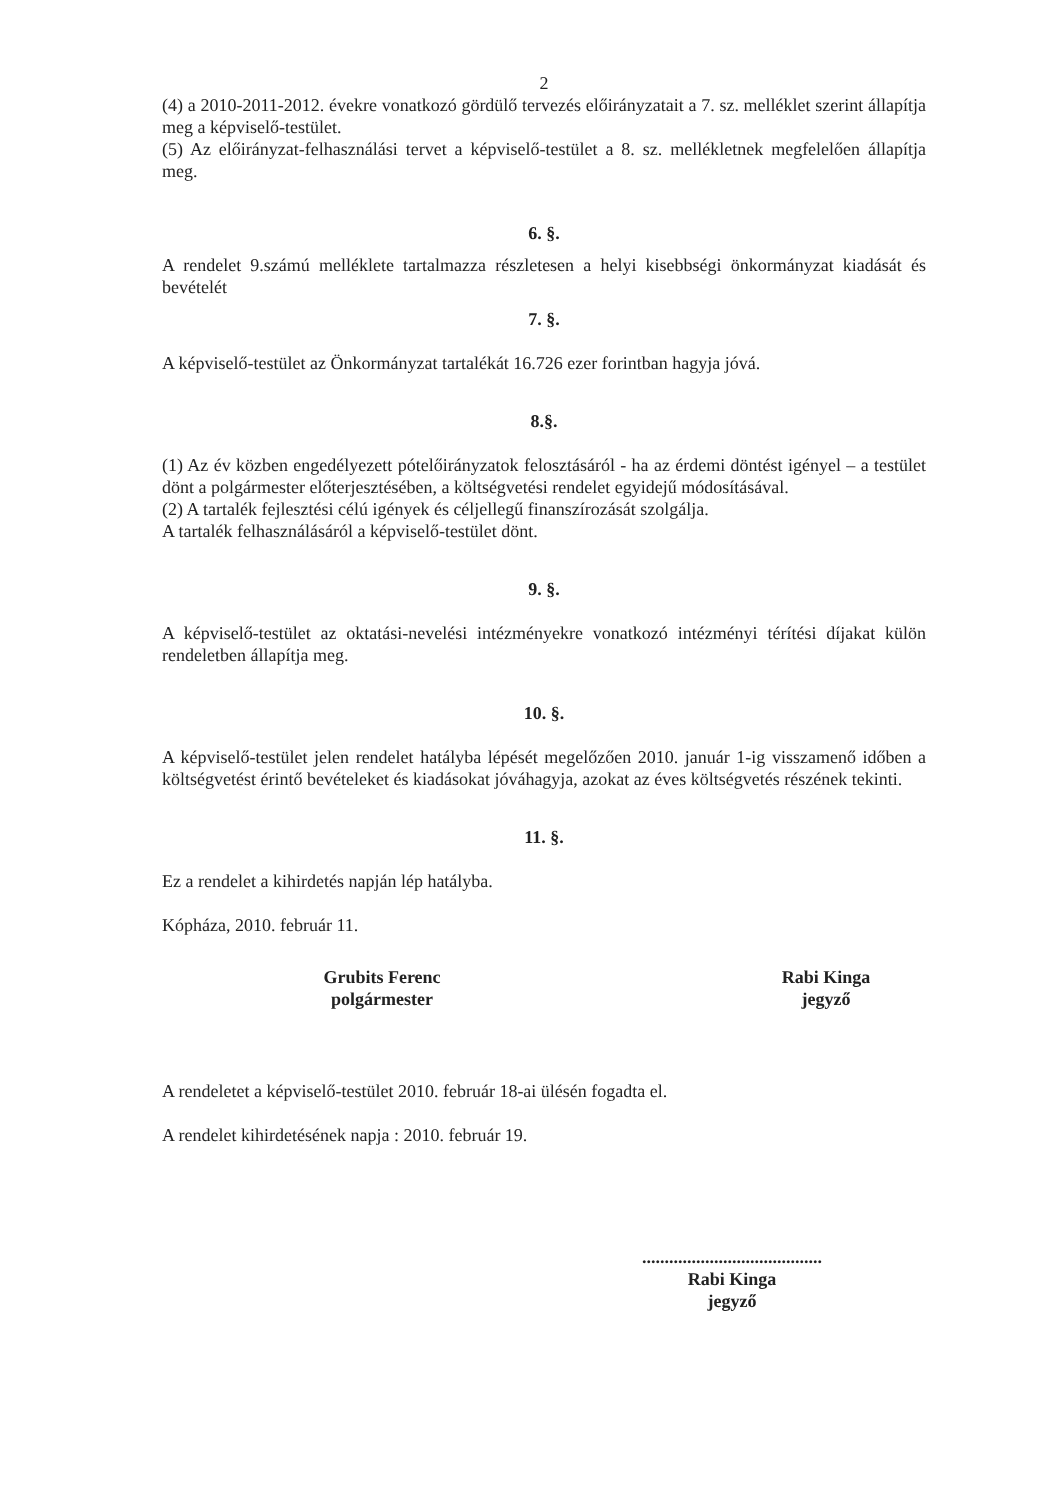2
(4) a 2010-2011-2012. évekre vonatkozó gördülő tervezés előirányzatait a 7. sz. melléklet szerint állapítja meg a képviselő-testület.
(5) Az előirányzat-felhasználási tervet a képviselő-testület a 8. sz. mellékletnek megfelelően állapítja meg.
6. §.
A rendelet 9.számú melléklete tartalmazza részletesen a helyi kisebbségi önkormányzat kiadását és bevételét
7. §.
A képviselő-testület az Önkormányzat tartalékát 16.726 ezer forintban hagyja jóvá.
8.§.
(1) Az év közben engedélyezett pótelőirányzatok felosztásáról - ha az érdemi döntést igényel – a testület dönt a polgármester előterjesztésében, a költségvetési rendelet egyidejű módosításával.
(2) A tartalék fejlesztési célú igények és céljellegű finanszírozását szolgálja.
A tartalék felhasználásáról a képviselő-testület dönt.
9. §.
A képviselő-testület az oktatási-nevelési intézményekre vonatkozó intézményi térítési díjakat külön rendeletben állapítja meg.
10. §.
A képviselő-testület jelen rendelet hatályba lépését megelőzően 2010. január 1-ig visszamenő időben a költségvetést érintő bevételeket és kiadásokat jóváhagyja, azokat az éves költségvetés részének tekinti.
11. §.
Ez a rendelet a kihirdetés napján lép hatályba.
Kópháza, 2010. február 11.
Grubits Ferenc
polgármester
Rabi Kinga
jegyző
A rendeletet a képviselő-testület 2010. február 18-ai ülésén fogadta el.
A rendelet kihirdetésének napja : 2010. február 19.
........................................
Rabi Kinga
jegyző